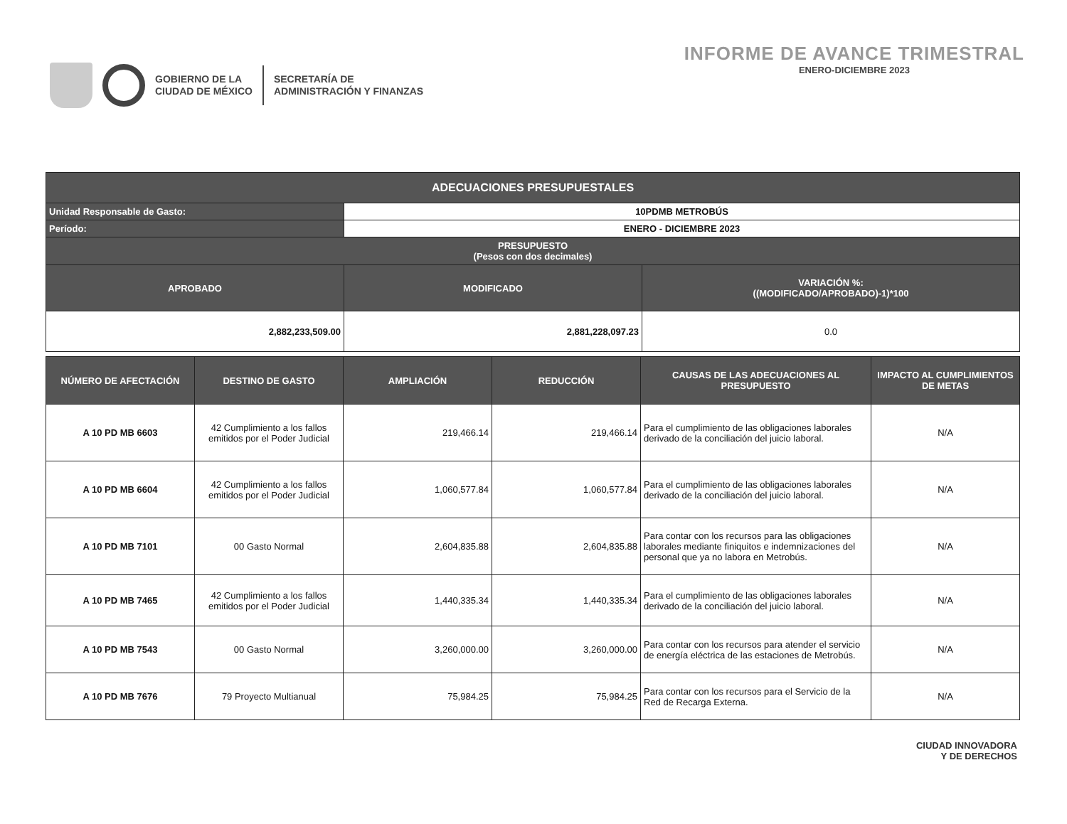GOBIERNO DE LA
CIUDAD DE MÉXICO
SECRETARÍA DE
ADMINISTRACIÓN Y FINANZAS
INFORME DE AVANCE TRIMESTRAL
ENERO-DICIEMBRE 2023
| ADECUACIONES PRESUPUESTALES | | |
| --- | --- | --- |
| Unidad Responsable de Gasto: | 10PDMB METROBÚS | |
| Período: | ENERO - DICIEMBRE 2023 | |
| PRESUPUESTO (Pesos con dos decimales) | | |
| APROBADO | MODIFICADO | VARIACIÓN %: ((MODIFICADO/APROBADO)-1)*100 |
| 2,882,233,509.00 | 2,881,228,097.23 | 0.0 |
| NÚMERO DE AFECTACIÓN | DESTINO DE GASTO | AMPLIACIÓN | REDUCCIÓN | CAUSAS DE LAS ADECUACIONES AL PRESUPUESTO | IMPACTO AL CUMPLIMIENTOS DE METAS |
| --- | --- | --- | --- | --- | --- |
| A 10 PD MB 6603 | 42 Cumplimiento a los fallos emitidos por el Poder Judicial | 219,466.14 | 219,466.14 | Para el cumplimiento de las obligaciones laborales derivado de la conciliación del juicio laboral. | N/A |
| A 10 PD MB 6604 | 42 Cumplimiento a los fallos emitidos por el Poder Judicial | 1,060,577.84 | 1,060,577.84 | Para el cumplimiento de las obligaciones laborales derivado de la conciliación del juicio laboral. | N/A |
| A 10 PD MB 7101 | 00 Gasto Normal | 2,604,835.88 | 2,604,835.88 | Para contar con los recursos para las obligaciones laborales mediante finiquitos e indemnizaciones del personal que ya no labora en Metrobús. | N/A |
| A 10 PD MB 7465 | 42 Cumplimiento a los fallos emitidos por el Poder Judicial | 1,440,335.34 | 1,440,335.34 | Para el cumplimiento de las obligaciones laborales derivado de la conciliación del juicio laboral. | N/A |
| A 10 PD MB 7543 | 00 Gasto Normal | 3,260,000.00 | 3,260,000.00 | Para contar con los recursos para atender el servicio de energía eléctrica de las estaciones de Metrobús. | N/A |
| A 10 PD MB 7676 | 79 Proyecto Multianual | 75,984.25 | 75,984.25 | Para contar con los recursos para el Servicio de la Red de Recarga Externa. | N/A |
CIUDAD INNOVADORA
Y DE DERECHOS